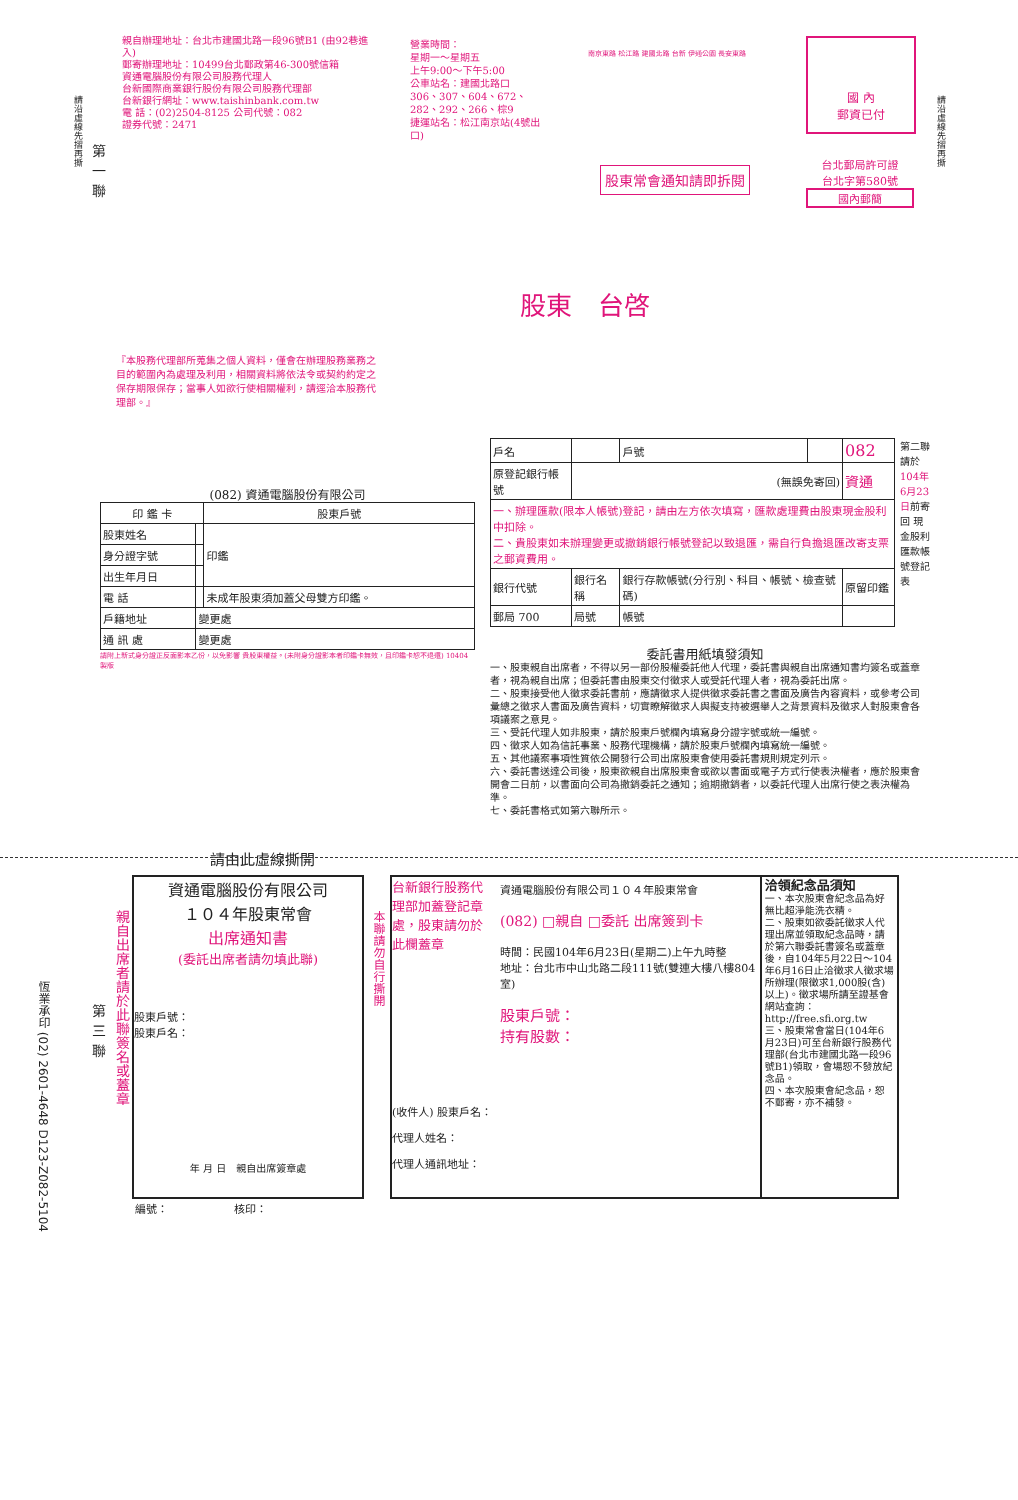親自辦理地址：台北市建國北路一段96號B1 (由92巷進入)
郵寄辦理地址：10499台北郵政第46-300號信箱
資通電腦股份有限公司股務代理人
台新國際商業銀行股份有限公司股務代理部
台新銀行網址：www.taishinbank.com.tw
電 話：(02)2504-8125 公司代號：082
證券代號：2471
營業時間：
星期一～星期五
上午9:00～下午5:00
公車站名：建國北路口
306、307、604、672、282、292、266、棕9
捷運站名：松江南京站(4號出口)
南京東路 松江路 建國北路 台新 伊通公園 長安東路
股東常會通知請即拆閱
國 內
郵資已付
台北郵局許可證
台北字第580號
國內郵簡
請沿虛線先摺再撕
請沿虛線先摺再撕
第 一 聯
股東　台啓
『本股務代理部所蒐集之個人資料，僅會在辦理股務業務之目的範圍內為處理及利用，相關資料將依法令或契約約定之保存期限保存；當事人如欲行使相關權利，請逕洽本股務代理部。』
(082) 資通電腦股份有限公司
| 印 鑑 卡 | | 股東戶號 |
| --- | --- | --- |
| 股東姓名 | | 印鑑 |
| 身分證字號 | | |
| 出生年月日 | | |
| 電 話 | | 未成年股東須加蓋父母雙方印鑑。 |
| 戶籍地址 | 變更處 | |
| 通 訊 處 | 變更處 | |
請附上新式身分證正反面影本乙份，以免影響 貴股東權益。(未附身分證影本者印鑑卡無效，且印鑑卡恕不退還) 10404製版
| 戶名 | | 戶號 | | 082 |
| 原登記銀行帳號 | (無誤免寄回) | | | 資通 |
| 一、辦理匯款(限本人帳號)登記，請由左方依次填寫，匯款處理費由股東現金股利中扣除。 二、貴股東如未辦理變更或撤銷銀行帳號登記以致退匯，需自行負擔退匯改寄支票之郵資費用。 | | | | |
| 銀行代號 | 銀行名稱 | 銀行存款帳號(分行別、科目、帳號、檢查號碼) | | 原留印鑑 |
| 郵局 700 | 局號 | 帳號 | | |
第二聯 請於104年6月23日前寄回 現金股利匯款帳號登記表
委託書用紙填發須知
一、股東親自出席者，不得以另一部份股權委託他人代理，委託書與親自出席通知書均簽名或蓋章者，視為親自出席；但委託書由股東交付徵求人或受託代理人者，視為委託出席。
二、股東接受他人徵求委託書前，應請徵求人提供徵求委託書之書面及廣告內容資料，或參考公司彙總之徵求人書面及廣告資料，切實瞭解徵求人與擬支持被選舉人之背景資料及徵求人對股東會各項議案之意見。
三、受託代理人如非股東，請於股東戶號欄內填寫身分證字號或統一編號。
四、徵求人如為信託事業、股務代理機構，請於股東戶號欄內填寫統一編號。
五、其他議案事項性質依公開發行公司出席股東會使用委託書規則規定列示。
六、委託書送達公司後，股東欲親自出席股東會或欲以書面或電子方式行使表決權者，應於股東會開會二日前，以書面向公司為撤銷委託之通知；逾期撤銷者，以委託代理人出席行使之表決權為準。
七、委託書格式如第六聯所示。
請由此虛線撕開
第三聯
親自出席者請於此聯簽名或蓋章
資通電腦股份有限公司
１０４年股東常會
出席通知書
(委託出席者請勿填此聯)
股東戶號：
股東戶名：
年 月 日　親自出席簽章處
編號：　　　　　　核印：
本聯請勿自行撕開
台新銀行股務代理部加蓋登記章處，股東請勿於此欄蓋章
資通電腦股份有限公司１０４年股東常會
(082) □親自 □委託 出席簽到卡
時間：民國104年6月23日(星期二)上午九時整
地址：台北市中山北路二段111號(雙連大樓八樓804室)
股東戶號：
持有股數：
(收件人) 股東戶名：
代理人姓名：
代理人通訊地址：
洽領紀念品須知
一、本次股東會紀念品為好無比超淨能洗衣精。
二、股東如欲委託徵求人代理出席並領取紀念品時，請於第六聯委託書簽名或蓋章後，自104年5月22日～104年6月16日止洽徵求人徵求場所辦理(限徵求1,000股(含)以上)。徵求場所請至證基會網站查詢：http://free.sfi.org.tw
三、股東常會當日(104年6月23日)可至台新銀行股務代理部(台北市建國北路一段96號B1)領取，會場恕不發放紀念品。
四、本次股東會紀念品，恕不郵寄，亦不補發。
恆業承印 (02) 2601-4648 D123-Z082-5104